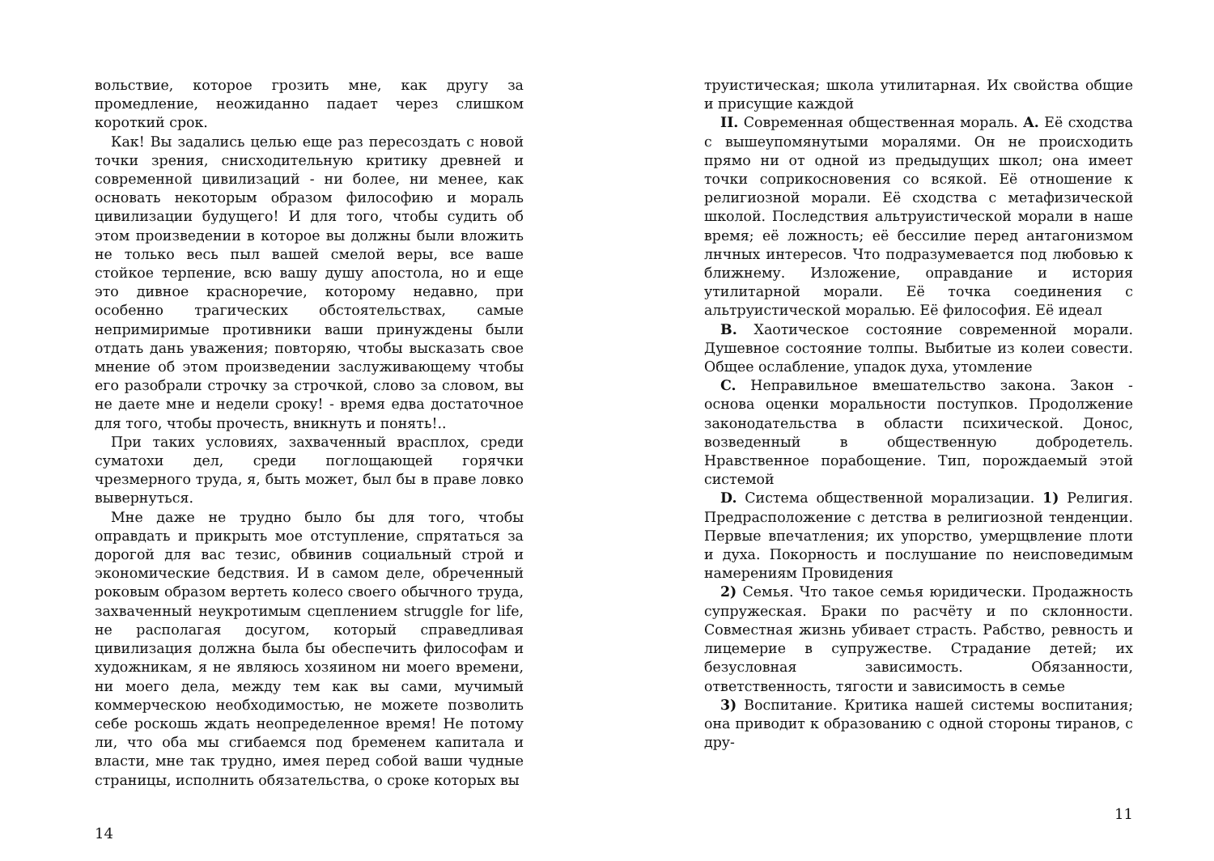вольствие, которое грозить мне, как другу за промедление, неожиданно падает через слишком короткий срок.
Как! Вы задались целью еще раз пересоздать с новой точки зрения, снисходительную критику древней и современной цивилизаций - ни более, ни менее, как основать некоторым образом философию и мораль цивилизации будущего! И для того, чтобы судить об этом произведении в которое вы должны были вложить не только весь пыл вашей смелой веры, все ваше стойкое терпение, всю вашу душу апостола, но и еще это дивное красноречие, которому недавно, при особенно трагических обстоятельствах, самые непримиримые противники ваши принуждены были отдать дань уважения; повторяю, чтобы высказать свое мнение об этом произведении заслуживающему чтобы его разобрали строчку за строчкой, слово за словом, вы не даете мне и недели сроку! - время едва достаточное для того, чтобы прочесть, вникнуть и понять!..
При таких условиях, захваченный врасплох, среди суматохи дел, среди поглощающей горячки чрезмерного труда, я, быть может, был бы в праве ловко вывернуться.
Мне даже не трудно было бы для того, чтобы оправдать и прикрыть мое отступление, спрятаться за дорогой для вас тезис, обвинив социальный строй и экономические бедствия. И в самом деле, обреченный роковым образом вертеть колесо своего обычного труда, захваченный неукротимым сцеплением struggle for life, не располагая досугом, который справедливая цивилизация должна была бы обеспечить философам и художникам, я не являюсь хозяином ни моего времени, ни моего дела, между тем как вы сами, мучимый коммерческою необходимостью, не можете позволить себе роскошь ждать неопределенное время! Не потому ли, что оба мы сгибаемся под бременем капитала и власти, мне так трудно, имея перед собой ваши чудные страницы, исполнить обязательства, о сроке которых вы
14
труистическая; школа утилитарная. Их свойства общие и присущие каждой
II. Современная общественная мораль. A. Её сходства с вышеупомянутыми моралями. Он не происходить прямо ни от одной из предыдущих школ; она имеет точки соприкосновения со всякой. Её отношение к религиозной морали. Её сходства с метафизической школой. Последствия альтруистической морали в наше время; её ложность; её бессилие перед антагонизмом лнчных интересов. Что подразумевается под любовью к ближнему. Изложение, оправдание и история утилитарной морали. Её точка соединения с альтруистической моралью. Её философия. Её идеал
B. Хаотическое состояние современной морали. Душевное состояние толпы. Выбитые из колеи совести. Общее ослабление, упадок духа, утомление
C. Неправильное вмешательство закона. Закон - основа оценки моральности поступков. Продолжение законодательства в области психической. Донос, возведенный в общественную добродетель. Нравственное порабощение. Тип, порождаемый этой системой
D. Система общественной морализации. 1) Религия. Предрасположение с детства в религиозной тенденции. Первые впечатления; их упорство, умерщвление плоти и духа. Покорность и послушание по неисповедимым намерениям Провидения
2) Семья. Что такое семья юридически. Продажность супружеская. Браки по расчёту и по склонности. Совместная жизнь убивает страсть. Рабство, ревность и лицемерие в супружестве. Страдание детей; их безусловная зависимость. Обязанности, ответственность, тягости и зависимость в семье
3) Воспитание. Критика нашей системы воспитания; она приводит к образованию с одной стороны тиранов, с дру-
11